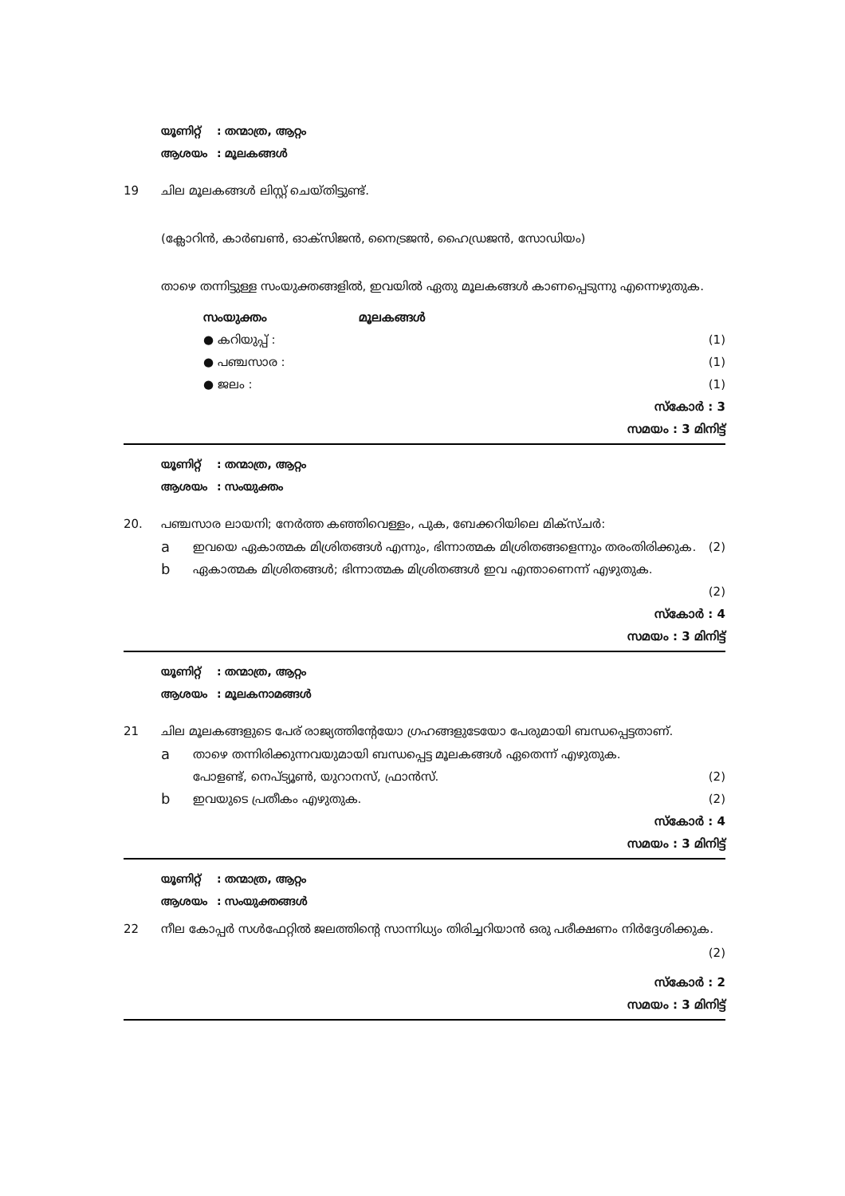യൂണിറ്റ്: തന്മാത്ര, ആറ്റം
ആശയം: മൂലകങ്ങൾ
19 ചില മൂലകങ്ങൾ ലിസ്റ്റ് ചെയ്തിട്ടുണ്ട്.
(ക്ലോറിൻ, കാർബൺ, ഓക്സിജൻ, നൈട്രജൻ, ഹൈഡ്രജൻ, സോഡിയം)
താഴെ തന്നിട്ടുള്ള സംയുക്തങ്ങളിൽ, ഇവയിൽ ഏതു മൂലകങ്ങൾ കാണപ്പെടുന്നു എന്നെഴുതുക.
സംയുക്തം മൂലകങ്ങൾ
● കറിയുപ്പ് : (1)
● പഞ്ചസാര : (1)
● ജലം : (1)
സ്കോർ : 3
സമയം : 3 മിനിട്ട്
യൂണിറ്റ്: തന്മാത്ര, ആറ്റം
ആശയം: സംയുക്തം
20. പഞ്ചസാര ലായനി; നേർത്ത കഞ്ഞിവെള്ളം, പുക, ബേക്കറിയിലെ മിക്സ്ചർ:
a
ഇവയെ ഏകാത്മക മിശ്രിതങ്ങൾ എന്നും, ഭിന്നാത്മക മിശ്രിതങ്ങളെന്നും തരംതിരിക്കുക. (2)
b
ഏകാത്മക മിശ്രിതങ്ങൾ; ഭിന്നാത്മക മിശ്രിതങ്ങൾ ഇവ എന്താണെന്ന് എഴുതുക.
(2)
സ്കോർ : 4
സമയം : 3 മിനിട്ട്
യൂണിറ്റ്: തന്മാത്ര, ആറ്റം
ആശയം: മൂലകനാമങ്ങൾ
21 ചില മൂലകങ്ങളുടെ പേര് രാജ്യത്തിന്റേയോ ഗ്രഹങ്ങളുടേയോ പേരുമായി ബന്ധപ്പെട്ടതാണ്.
a
താഴെ തന്നിരിക്കുന്നവയുമായി ബന്ധപ്പെട്ട മൂലകങ്ങൾ ഏതെന്ന് എഴുതുക.
പോളണ്ട്, നെപ്ട്യൂൺ, യുറാനസ്, ഫ്രാൻസ്. (2)
b
ഇവയുടെ പ്രതീകം എഴുതുക. (2)
സ്കോർ : 4
സമയം : 3 മിനിട്ട്
യൂണിറ്റ്: തന്മാത്ര, ആറ്റം
ആശയം: സംയുക്തങ്ങൾ
22 നീല കോപ്പർ സൾഫേറ്റിൽ ജലത്തിന്റെ സാന്നിധ്യം തിരിച്ചറിയാൻ ഒരു പരീക്ഷണം നിർദ്ദേശിക്കുക. (2)
സ്കോർ : 2
സമയം : 3 മിനിട്ട്